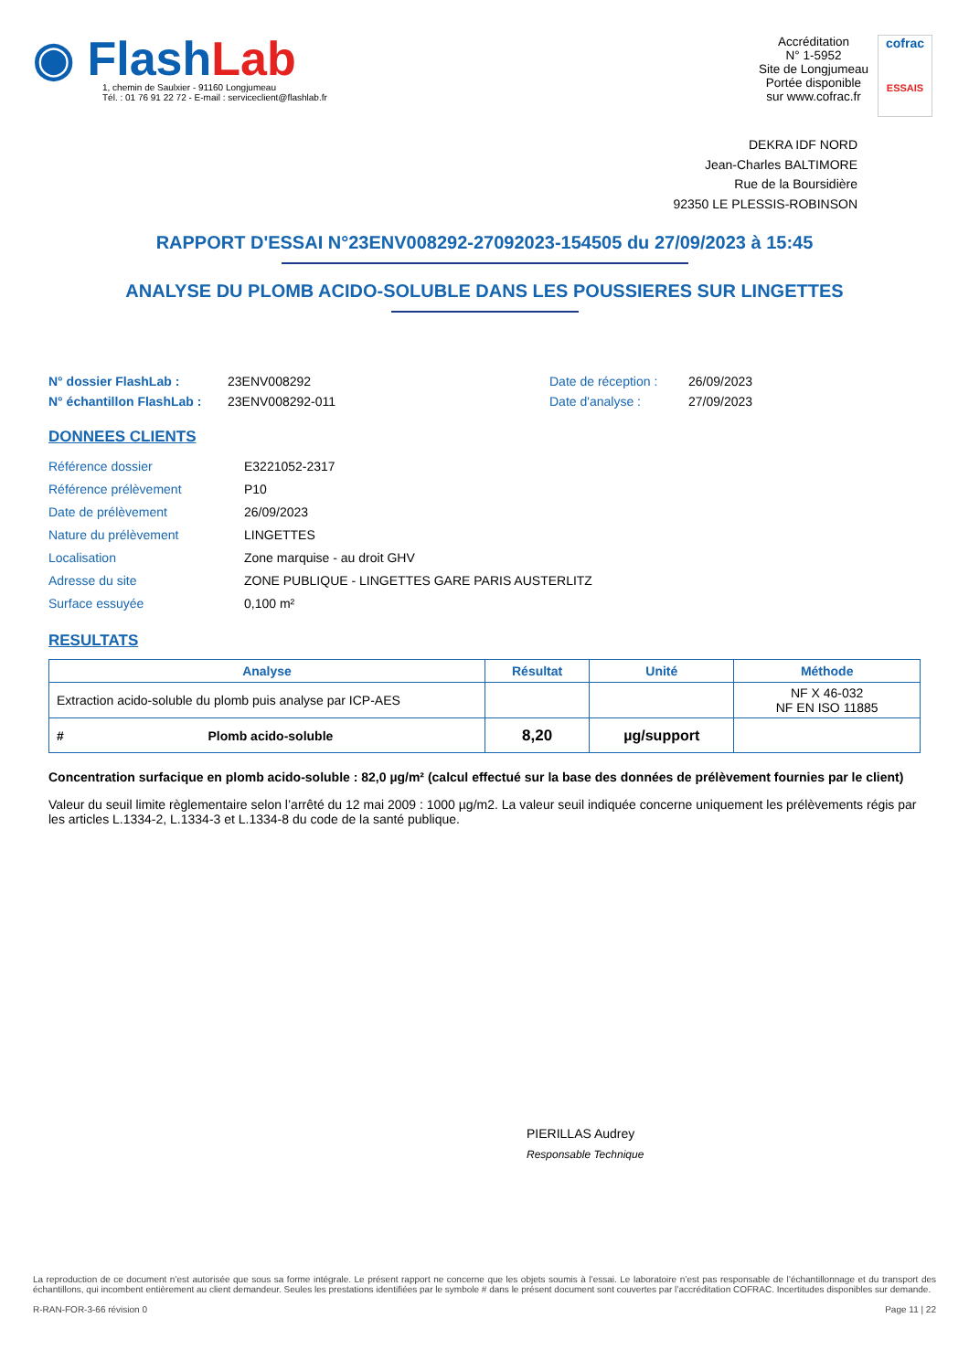◉ FlashLab
1, chemin de Saulxier - 91160 Longjumeau
Tél. : 01 76 91 22 72 - E-mail : serviceclient@flashlab.fr
Accréditation
N° 1-5952
Site de Longjumeau
Portée disponible
sur www.cofrac.fr
cofrac
ESSAIS
DEKRA IDF NORD
Jean-Charles BALTIMORE
Rue de la Boursidière
92350 LE PLESSIS-ROBINSON
RAPPORT D'ESSAI N°23ENV008292-27092023-154505 du 27/09/2023 à 15:45
ANALYSE DU PLOMB ACIDO-SOLUBLE DANS LES POUSSIERES SUR LINGETTES
N° dossier FlashLab : 23ENV008292 Date de réception : 26/09/2023 N° échantillon FlashLab : 23ENV008292-011 Date d'analyse : 27/09/2023
DONNEES CLIENTS
Référence dossier E3221052-2317 Référence prélèvement P10 Date de prélèvement 26/09/2023 Nature du prélèvement LINGETTES Localisation Zone marquise - au droit GHV Adresse du site ZONE PUBLIQUE - LINGETTES GARE PARIS AUSTERLITZ Surface essuyée 0,100 m²
RESULTATS
| Analyse | Résultat | Unité | Méthode |
| --- | --- | --- | --- |
| Extraction acido-soluble du plomb puis analyse par ICP-AES | | | NF X 46-032 NF EN ISO 11885 |
| # Plomb acido-soluble | 8,20 | µg/support | |
Concentration surfacique en plomb acido-soluble : 82,0 µg/m² (calcul effectué sur la base des données de prélèvement fournies par le client)
Valeur du seuil limite règlementaire selon l’arrêté du 12 mai 2009 : 1000 µg/m2. La valeur seuil indiquée concerne uniquement les prélèvements régis par les articles L.1334-2, L.1334-3 et L.1334-8 du code de la santé publique.
PIERILLAS Audrey
Responsable Technique
La reproduction de ce document n’est autorisée que sous sa forme intégrale. Le présent rapport ne concerne que les objets soumis à l’essai. Le laboratoire n’est pas responsable de l’échantillonnage et du transport des échantillons, qui incombent entièrement au client demandeur. Seules les prestations identifiées par le symbole # dans le présent document sont couvertes par l’accréditation COFRAC. Incertitudes disponibles sur demande.
R-RAN-FOR-3-66 révision 0 Page 11 | 22